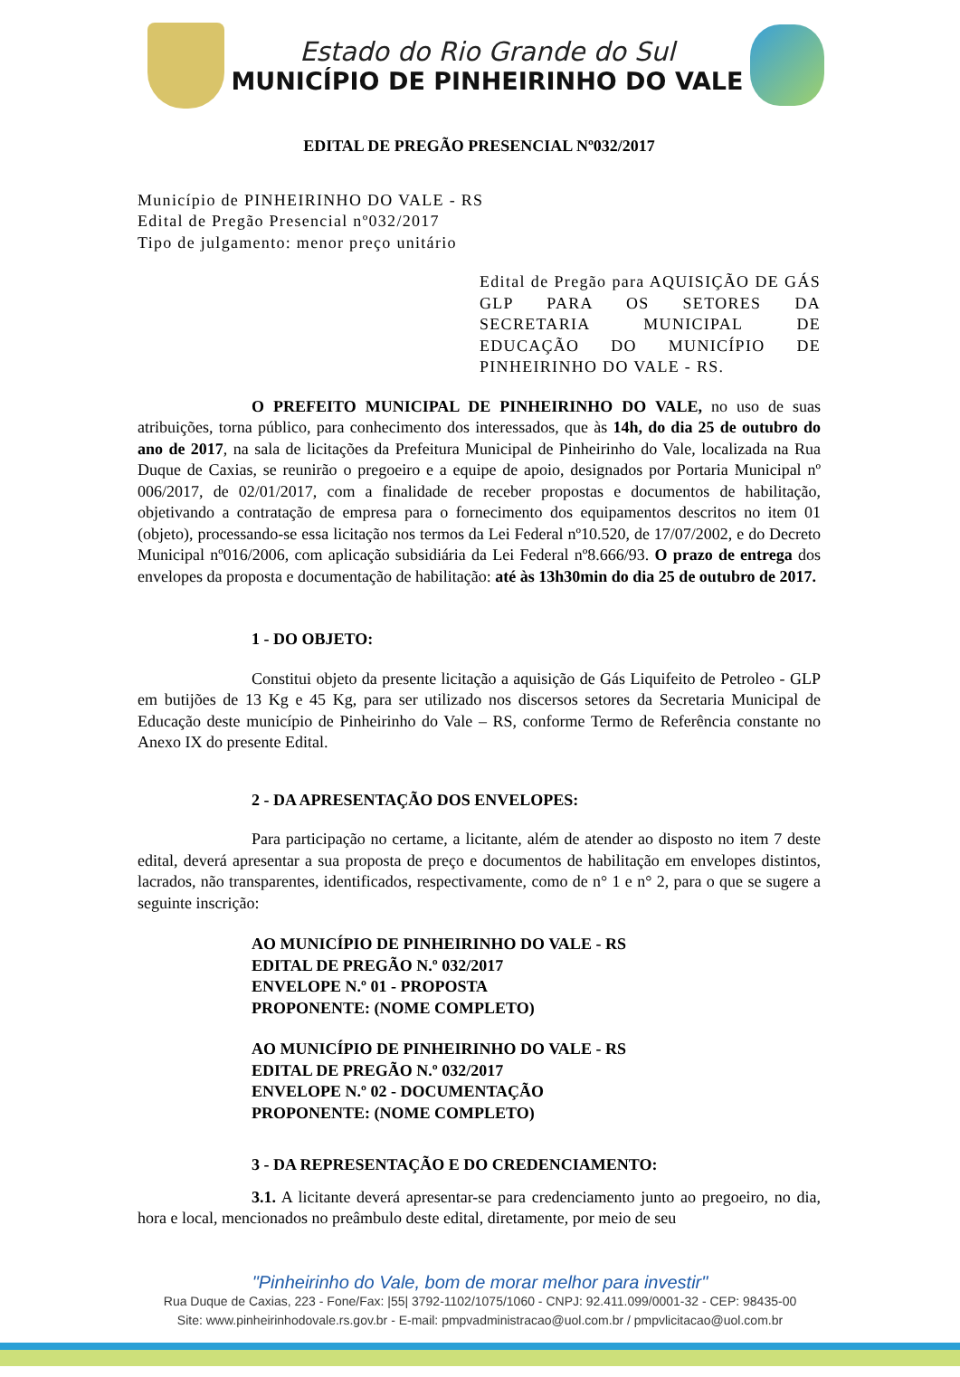Estado do Rio Grande do Sul
MUNICÍPIO DE PINHEIRINHO DO VALE
EDITAL DE PREGÃO PRESENCIAL Nº032/2017
Município de PINHEIRINHO DO VALE - RS
Edital de Pregão Presencial nº032/2017
Tipo de julgamento: menor preço unitário
Edital de Pregão para AQUISIÇÃO DE GÁS GLP PARA OS SETORES DA SECRETARIA MUNICIPAL DE EDUCAÇÃO DO MUNICÍPIO DE PINHEIRINHO DO VALE - RS.
O PREFEITO MUNICIPAL DE PINHEIRINHO DO VALE, no uso de suas atribuições, torna público, para conhecimento dos interessados, que às 14h, do dia 25 de outubro do ano de 2017, na sala de licitações da Prefeitura Municipal de Pinheirinho do Vale, localizada na Rua Duque de Caxias, se reunirão o pregoeiro e a equipe de apoio, designados por Portaria Municipal nº 006/2017, de 02/01/2017, com a finalidade de receber propostas e documentos de habilitação, objetivando a contratação de empresa para o fornecimento dos equipamentos descritos no item 01 (objeto), processando-se essa licitação nos termos da Lei Federal nº10.520, de 17/07/2002, e do Decreto Municipal nº016/2006, com aplicação subsidiária da Lei Federal nº8.666/93. O prazo de entrega dos envelopes da proposta e documentação de habilitação: até às 13h30min do dia 25 de outubro de 2017.
1 - DO OBJETO:
Constitui objeto da presente licitação a aquisição de Gás Liquifeito de Petroleo - GLP em butijões de 13 Kg e 45 Kg, para ser utilizado nos discersos setores da Secretaria Municipal de Educação deste município de Pinheirinho do Vale – RS, conforme Termo de Referência constante no Anexo IX do presente Edital.
2 - DA APRESENTAÇÃO DOS ENVELOPES:
Para participação no certame, a licitante, além de atender ao disposto no item 7 deste edital, deverá apresentar a sua proposta de preço e documentos de habilitação em envelopes distintos, lacrados, não transparentes, identificados, respectivamente, como de n° 1 e n° 2, para o que se sugere a seguinte inscrição:
AO MUNICÍPIO DE PINHEIRINHO DO VALE - RS
EDITAL DE PREGÃO N.º 032/2017
ENVELOPE N.º 01 - PROPOSTA
PROPONENTE: (NOME COMPLETO)
AO MUNICÍPIO DE PINHEIRINHO DO VALE - RS
EDITAL DE PREGÃO N.º 032/2017
ENVELOPE N.º 02 - DOCUMENTAÇÃO
PROPONENTE: (NOME COMPLETO)
3 - DA REPRESENTAÇÃO E DO CREDENCIAMENTO:
3.1. A licitante deverá apresentar-se para credenciamento junto ao pregoeiro, no dia, hora e local, mencionados no preâmbulo deste edital, diretamente, por meio de seu
"Pinheirinho do Vale, bom de morar melhor para investir"
Rua Duque de Caxias, 223 - Fone/Fax: |55| 3792-1102/1075/1060 - CNPJ: 92.411.099/0001-32 - CEP: 98435-00
Site: www.pinheirinhodovale.rs.gov.br - E-mail: pmpvadministracao@uol.com.br / pmpvlicitacao@uol.com.br